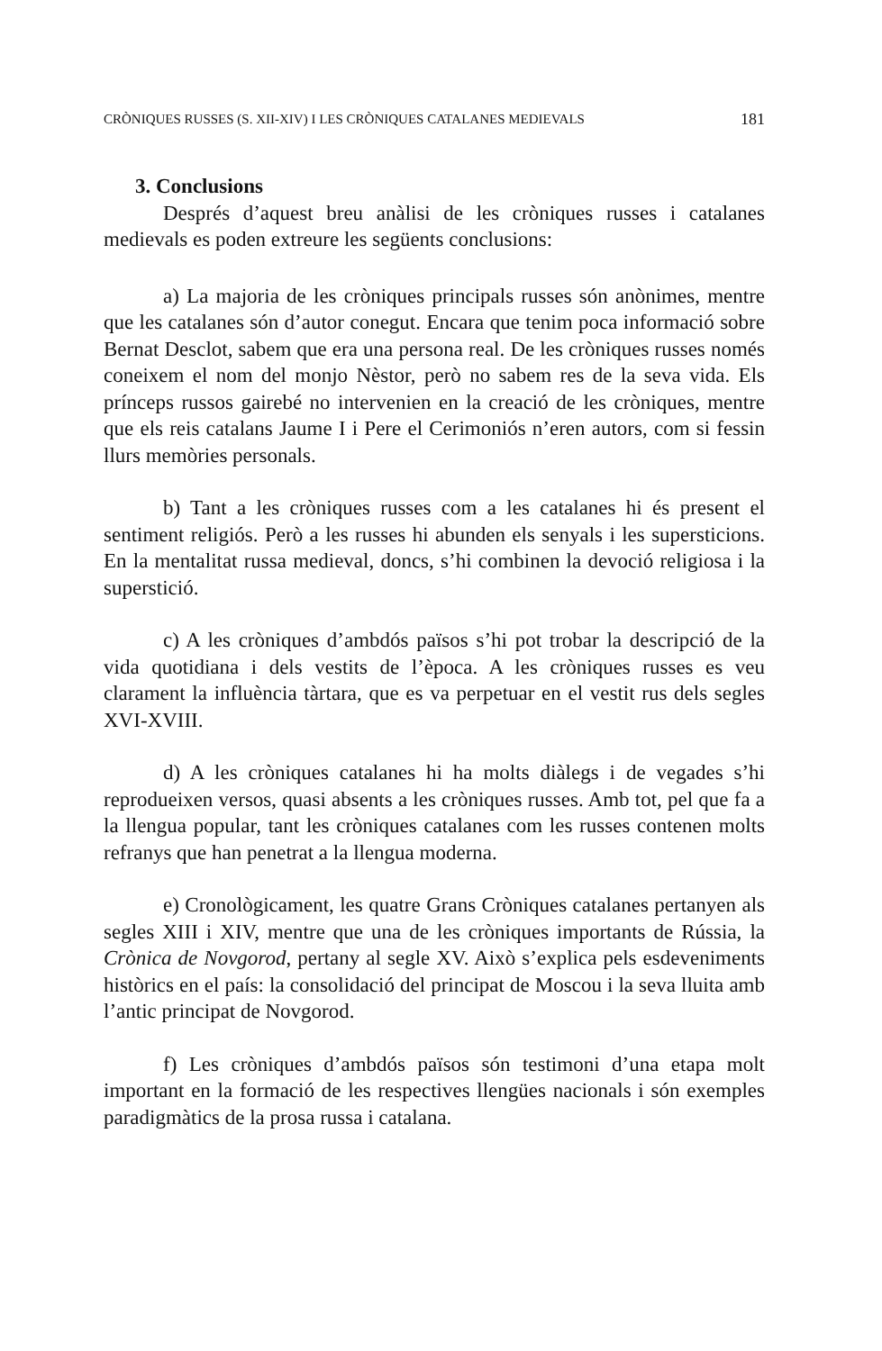CRÒNIQUES RUSSES (S. XII-XIV) I LES CRÒNIQUES CATALANES MEDIEVALS 181
3. Conclusions
Després d’aquest breu anàlisi de les cròniques russes i catalanes medievals es poden extreure les següents conclusions:
a) La majoria de les cròniques principals russes són anònimes, mentre que les catalanes són d’autor conegut. Encara que tenim poca informació sobre Bernat Desclot, sabem que era una persona real. De les cròniques russes només coneixem el nom del monjo Nèstor, però no sabem res de la seva vida. Els prínceps russos gairebé no intervenien en la creació de les cròniques, mentre que els reis catalans Jaume I i Pere el Cerimoniós n’eren autors, com si fessin llurs memòries personals.
b) Tant a les cròniques russes com a les catalanes hi és present el sentiment religiós. Però a les russes hi abunden els senyals i les supersticions. En la mentalitat russa medieval, doncs, s’hi combinen la devoció religiosa i la superstició.
c) A les cròniques d’ambdós països s’hi pot trobar la descripció de la vida quotidiana i dels vestits de l’època. A les cròniques russes es veu clarament la influència tàrtara, que es va perpetuar en el vestit rus dels segles XVI-XVIII.
d) A les cròniques catalanes hi ha molts diàlegs i de vegades s’hi reprodueixen versos, quasi absents a les cròniques russes. Amb tot, pel que fa a la llengua popular, tant les cròniques catalanes com les russes contenen molts refranys que han penetrat a la llengua moderna.
e) Cronològicament, les quatre Grans Cròniques catalanes pertanyen als segles XIII i XIV, mentre que una de les cròniques importants de Rússia, la Crònica de Novgorod, pertany al segle XV. Això s’explica pels esdeveniments històrics en el país: la consolidació del principat de Moscou i la seva lluita amb l’antic principat de Novgorod.
f) Les cròniques d’ambdós països són testimoni d’una etapa molt important en la formació de les respectives llengües nacionals i són exemples paradigmàtics de la prosa russa i catalana.